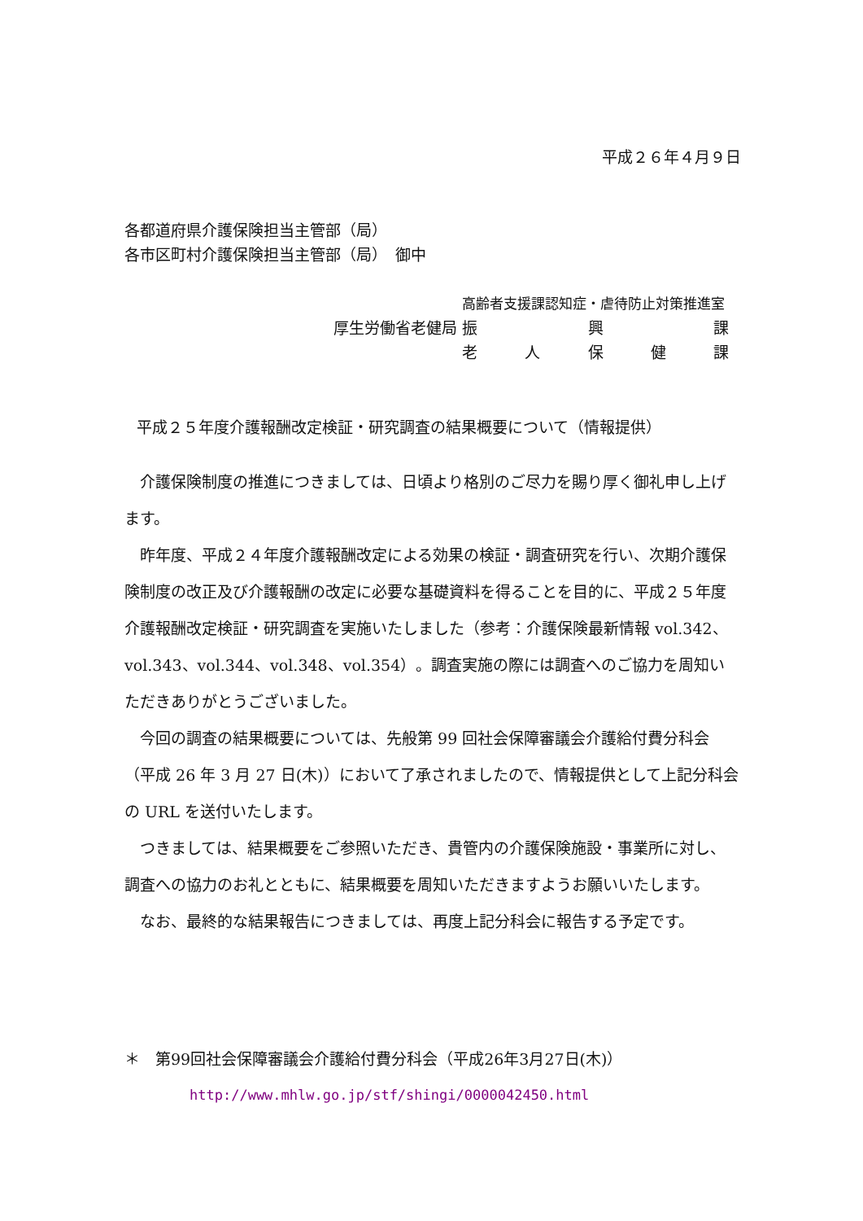平成２６年４月９日
各都道府県介護保険担当主管部（局）
各市区町村介護保険担当主管部（局）　御中
| | 高齢者支援課認知症・虐待防止対策推進室 |
| 厚生労働省老健局 | 振 興 課 |
| | 老 人 保 健 課 |
平成２５年度介護報酬改定検証・研究調査の結果概要について（情報提供）
介護保険制度の推進につきましては、日頃より格別のご尽力を賜り厚く御礼申し上げます。
昨年度、平成２４年度介護報酬改定による効果の検証・調査研究を行い、次期介護保険制度の改正及び介護報酬の改定に必要な基礎資料を得ることを目的に、平成２５年度介護報酬改定検証・研究調査を実施いたしました（参考：介護保険最新情報 vol.342、vol.343、vol.344、vol.348、vol.354）。調査実施の際には調査へのご協力を周知いただきありがとうございました。
今回の調査の結果概要については、先般第 99 回社会保障審議会介護給付費分科会（平成 26 年 3 月 27 日(木)）において了承されましたので、情報提供として上記分科会の URL を送付いたします。
つきましては、結果概要をご参照いただき、貴管内の介護保険施設・事業所に対し、調査への協力のお礼とともに、結果概要を周知いただきますようお願いいたします。
なお、最終的な結果報告につきましては、再度上記分科会に報告する予定です。
＊　第99回社会保障審議会介護給付費分科会（平成26年3月27日(木)）
http://www.mhlw.go.jp/stf/shingi/0000042450.html